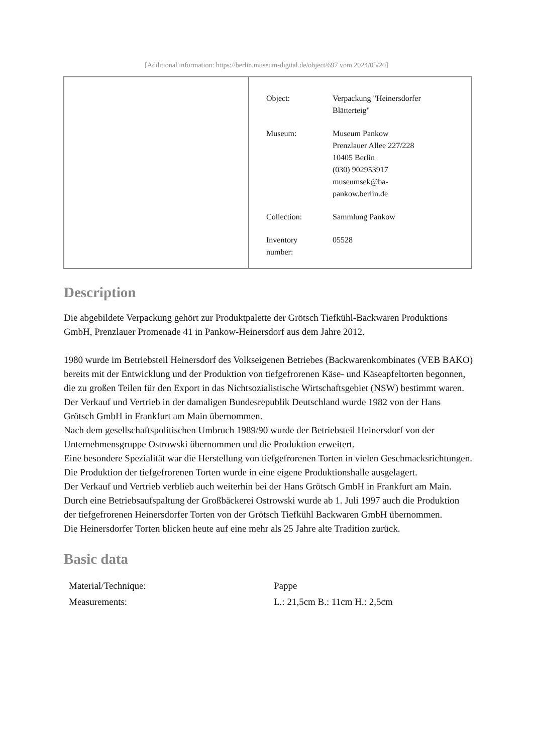[Additional information: https://berlin.museum-digital.de/object/697 vom 2024/05/20]
| Object: | Verpackung "Heinersdorfer Blätterteig" |
| Museum: | Museum Pankow Prenzlauer Allee 227/228 10405 Berlin (030) 902953917 museumsek@ba- pankow.berlin.de |
| Collection: | Sammlung Pankow |
| Inventory number: | 05528 |
Description
Die abgebildete Verpackung gehört zur Produktpalette der Grötsch Tiefkühl-Backwaren Produktions GmbH, Prenzlauer Promenade 41 in Pankow-Heinersdorf aus dem Jahre 2012.
1980 wurde im Betriebsteil Heinersdorf des Volkseigenen Betriebes (Backwarenkombinates (VEB BAKO) bereits mit der Entwicklung und der Produktion von tiefgefrorenen Käse- und Käseapfeltorten begonnen, die zu großen Teilen für den Export in das Nichtsozialistische Wirtschaftsgebiet (NSW) bestimmt waren.
Der Verkauf und Vertrieb in der damaligen Bundesrepublik Deutschland wurde 1982 von der Hans Grötsch GmbH in Frankfurt am Main übernommen.
Nach dem gesellschaftspolitischen Umbruch 1989/90 wurde der Betriebsteil Heinersdorf von der Unternehmensgruppe Ostrowski übernommen und die Produktion erweitert.
Eine besondere Spezialität war die Herstellung von tiefgefrorenen Torten in vielen Geschmacksrichtungen. Die Produktion der tiefgefrorenen Torten wurde in eine eigene Produktionshalle ausgelagert.
Der Verkauf und Vertrieb verblieb auch weiterhin bei der Hans Grötsch GmbH in Frankfurt am Main.
Durch eine Betriebsaufspaltung der Großbäckerei Ostrowski wurde ab 1. Juli 1997 auch die Produktion der tiefgefrorenen Heinersdorfer Torten von der Grötsch Tiefkühl Backwaren GmbH übernommen.
Die Heinersdorfer Torten blicken heute auf eine mehr als 25 Jahre alte Tradition zurück.
Basic data
| Material/Technique: | Pappe |
| Measurements: | L.: 21,5cm B.: 11cm H.: 2,5cm |